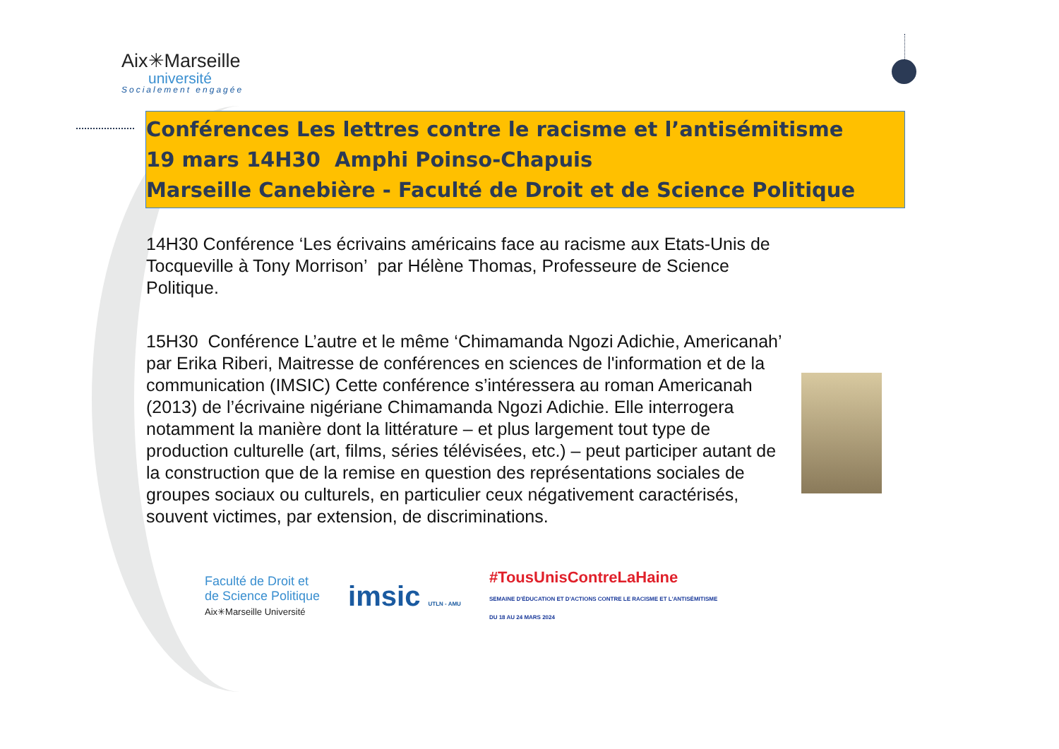Aix✳Marseille
université
Socialement engagée
Conférences Les lettres contre le racisme et l’antisémitisme
19 mars 14H30 Amphi Poinso-Chapuis
Marseille Canebière - Faculté de Droit et de Science Politique
14H30 Conférence ‘Les écrivains américains face au racisme aux Etats-Unis de Tocqueville à Tony Morrison’ par Hélène Thomas, Professeure de Science Politique.
15H30 Conférence L’autre et le même ‘Chimamanda Ngozi Adichie, Americanah’ par Erika Riberi, Maitresse de conférences en sciences de l'information et de la communication (IMSIC) Cette conférence s’intéressera au roman Americanah (2013) de l’écrivaine nigériane Chimamanda Ngozi Adichie. Elle interrogera notamment la manière dont la littérature – et plus largement tout type de production culturelle (art, films, séries télévisées, etc.) – peut participer autant de la construction que de la remise en question des représentations sociales de groupes sociaux ou culturels, en particulier ceux négativement caractérisés, souvent victimes, par extension, de discriminations.
Faculté de Droit et
de Science Politique
Aix✳Marseille Université
imsic UTLN - AMU
#TousUnisContreLaHaine
SEMAINE D'ÉDUCATION ET D'ACTIONS CONTRE LE RACISME ET L'ANTISÉMITISME
DU 18 AU 24 MARS 2024